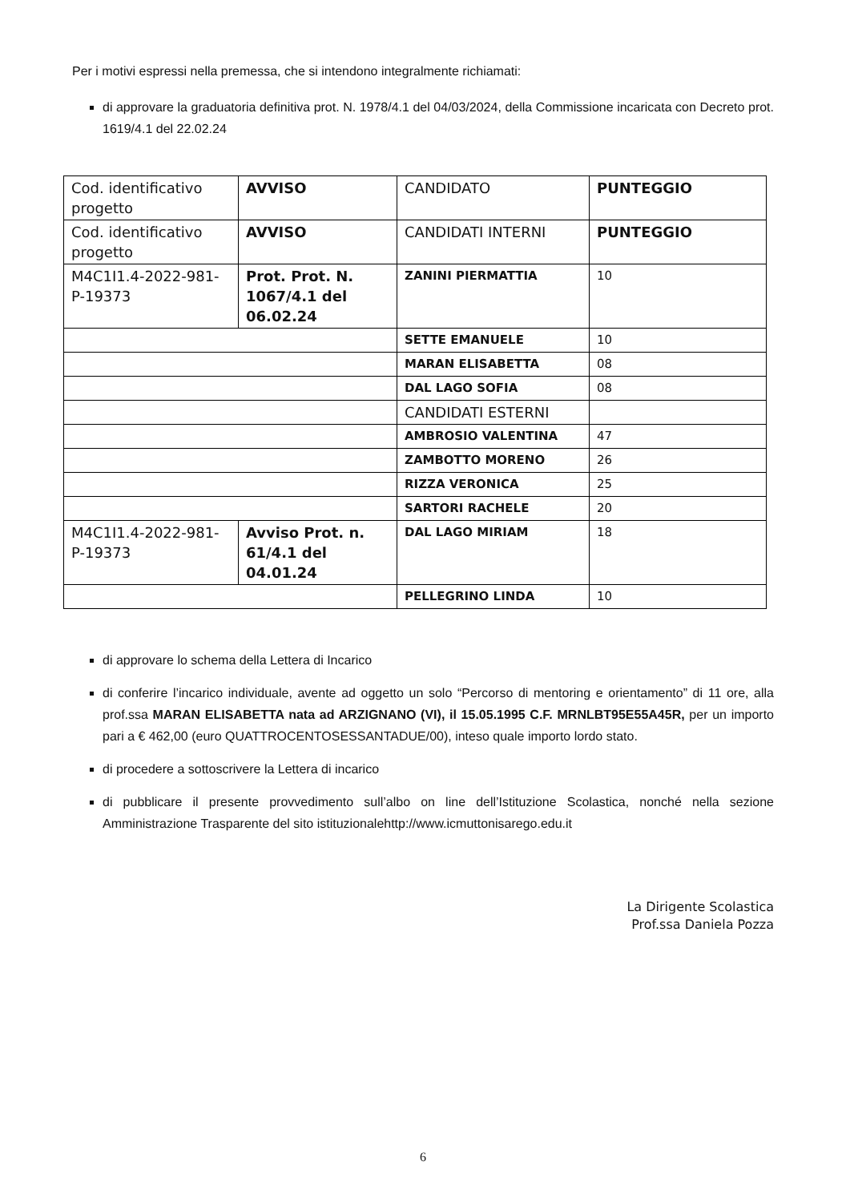Per i motivi espressi nella premessa, che si intendono integralmente richiamati:
di approvare la graduatoria definitiva prot. N. 1978/4.1 del 04/03/2024, della Commissione incaricata con Decreto prot. 1619/4.1 del 22.02.24
| Cod. identificativo progetto | AVVISO | CANDIDATO | PUNTEGGIO |
| Cod. identificativo progetto | AVVISO | CANDIDATI INTERNI | PUNTEGGIO |
| M4C1I1.4-2022-981-P-19373 | Prot. Prot. N. 1067/4.1 del 06.02.24 | ZANINI PIERMATTIA | 10 |
| | | SETTE EMANUELE | 10 |
| | | MARAN ELISABETTA | 08 |
| | | DAL LAGO SOFIA | 08 |
| | | CANDIDATI ESTERNI | |
| | | AMBROSIO VALENTINA | 47 |
| | | ZAMBOTTO MORENO | 26 |
| | | RIZZA VERONICA | 25 |
| | | SARTORI RACHELE | 20 |
| M4C1I1.4-2022-981-P-19373 | Avviso Prot. n. 61/4.1 del 04.01.24 | DAL LAGO MIRIAM | 18 |
| | | PELLEGRINO LINDA | 10 |
di approvare lo schema della Lettera di Incarico
di conferire l’incarico individuale, avente ad oggetto un solo “Percorso di mentoring e orientamento” di 11 ore, alla prof.ssa MARAN ELISABETTA nata ad ARZIGNANO (VI), il 15.05.1995 C.F. MRNLBT95E55A45R, per un importo pari a € 462,00 (euro QUATTROCENTOSESSANTADUE/00), inteso quale importo lordo stato.
di procedere a sottoscrivere la Lettera di incarico
di pubblicare il presente provvedimento sull’albo on line dell’Istituzione Scolastica, nonché nella sezione Amministrazione Trasparente del sito istituzionalehttp://www.icmuttonisarego.edu.it
La Dirigente Scolastica
Prof.ssa Daniela Pozza
6